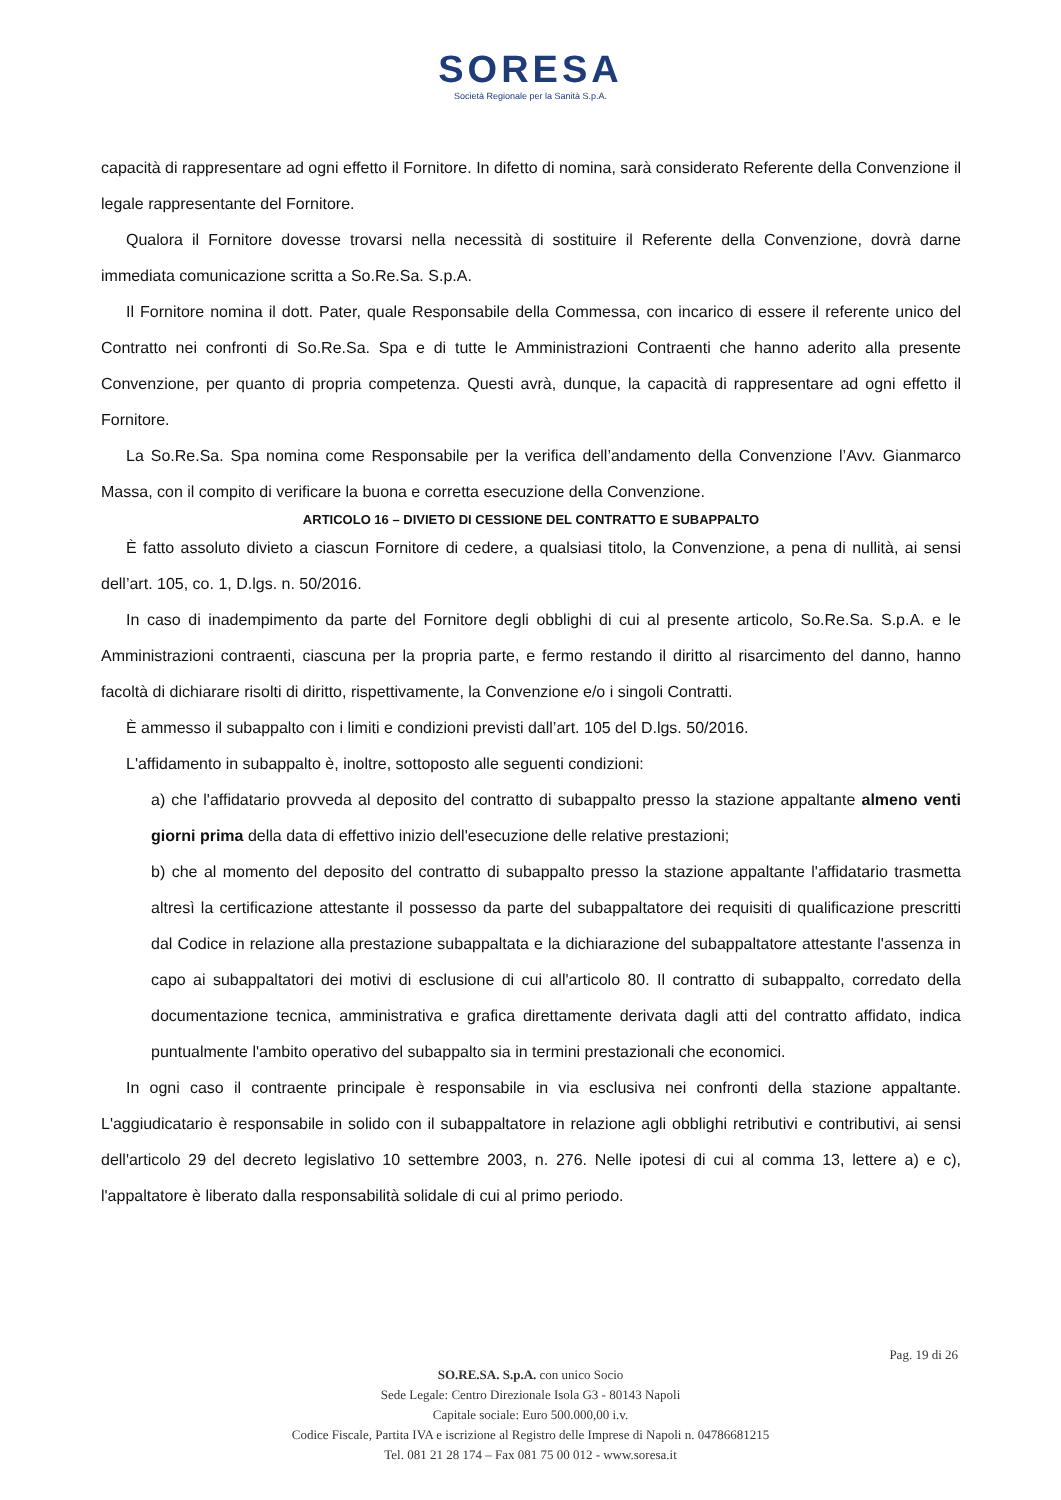SORESA
Società Regionale per la Sanità S.p.A.
capacità di rappresentare ad ogni effetto il Fornitore. In difetto di nomina, sarà considerato Referente della Convenzione il legale rappresentante del Fornitore.
Qualora il Fornitore dovesse trovarsi nella necessità di sostituire il Referente della Convenzione, dovrà darne immediata comunicazione scritta a So.Re.Sa. S.p.A.
Il Fornitore nomina il dott. Pater, quale Responsabile della Commessa, con incarico di essere il referente unico del Contratto nei confronti di So.Re.Sa. Spa e di tutte le Amministrazioni Contraenti che hanno aderito alla presente Convenzione, per quanto di propria competenza. Questi avrà, dunque, la capacità di rappresentare ad ogni effetto il Fornitore.
La So.Re.Sa. Spa nomina come Responsabile per la verifica dell’andamento della Convenzione l’Avv. Gianmarco Massa, con il compito di verificare la buona e corretta esecuzione della Convenzione.
ARTICOLO 16 – DIVIETO DI CESSIONE DEL CONTRATTO E SUBAPPALTO
È fatto assoluto divieto a ciascun Fornitore di cedere, a qualsiasi titolo, la Convenzione, a pena di nullità, ai sensi dell’art. 105, co. 1, D.lgs. n. 50/2016.
In caso di inadempimento da parte del Fornitore degli obblighi di cui al presente articolo, So.Re.Sa. S.p.A. e le Amministrazioni contraenti, ciascuna per la propria parte, e fermo restando il diritto al risarcimento del danno, hanno facoltà di dichiarare risolti di diritto, rispettivamente, la Convenzione e/o i singoli Contratti.
È ammesso il subappalto con i limiti e condizioni previsti dall’art. 105 del D.lgs. 50/2016.
L'affidamento in subappalto è, inoltre, sottoposto alle seguenti condizioni:
a) che l'affidatario provveda al deposito del contratto di subappalto presso la stazione appaltante almeno venti giorni prima della data di effettivo inizio dell'esecuzione delle relative prestazioni;
b) che al momento del deposito del contratto di subappalto presso la stazione appaltante l'affidatario trasmetta altresì la certificazione attestante il possesso da parte del subappaltatore dei requisiti di qualificazione prescritti dal Codice in relazione alla prestazione subappaltata e la dichiarazione del subappaltatore attestante l'assenza in capo ai subappaltatori dei motivi di esclusione di cui all'articolo 80. Il contratto di subappalto, corredato della documentazione tecnica, amministrativa e grafica direttamente derivata dagli atti del contratto affidato, indica puntualmente l'ambito operativo del subappalto sia in termini prestazionali che economici.
In ogni caso il contraente principale è responsabile in via esclusiva nei confronti della stazione appaltante. L'aggiudicatario è responsabile in solido con il subappaltatore in relazione agli obblighi retributivi e contributivi, ai sensi dell'articolo 29 del decreto legislativo 10 settembre 2003, n. 276. Nelle ipotesi di cui al comma 13, lettere a) e c), l'appaltatore è liberato dalla responsabilità solidale di cui al primo periodo.
Pag. 19 di 26
SO.RE.SA. S.p.A. con unico Socio
Sede Legale: Centro Direzionale Isola G3 - 80143 Napoli
Capitale sociale: Euro 500.000,00 i.v.
Codice Fiscale, Partita IVA e iscrizione al Registro delle Imprese di Napoli n. 04786681215
Tel. 081 21 28 174 – Fax 081 75 00 012 - www.soresa.it